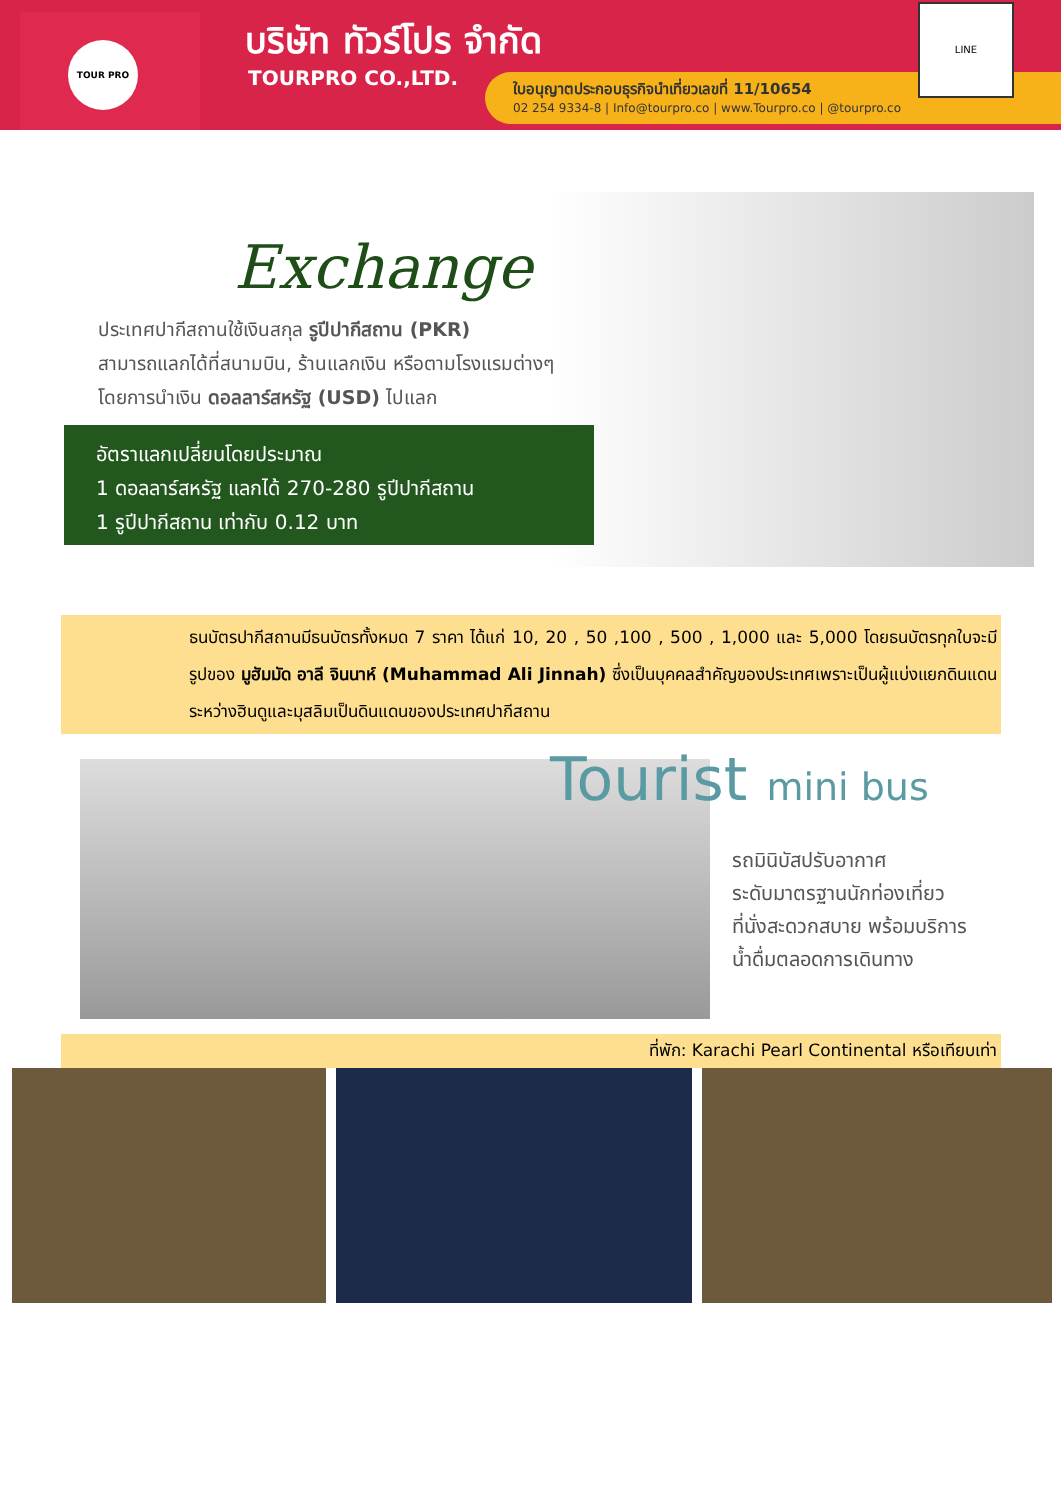TOUR PRO บริษัท ทัวร์โปร จำกัด
TOURPRO CO.,LTD.
ใบอนุญาตประกอบธุรกิจนำเที่ยวเลขที่ 11/10654
02 254 9334-8 | Info@tourpro.co | www.Tourpro.co | @tourpro.co
LINE
Exchange
ประเทศปากีสถานใช้เงินสกุล รูปีปากีสถาน (PKR)
สามารถแลกได้ที่สนามบิน, ร้านแลกเงิน หรือตามโรงแรมต่างๆ
โดยการนำเงิน ดอลลาร์สหรัฐ (USD) ไปแลก
อัตราแลกเปลี่ยนโดยประมาณ
1 ดอลลาร์สหรัฐ แลกได้ 270-280 รูปีปากีสถาน
1 รูปีปากีสถาน เท่ากับ 0.12 บาท
ธนบัตรปากีสถานมีธนบัตรทั้งหมด 7 ราคา ได้แก่ 10, 20 , 50 ,100 , 500 , 1,000 และ 5,000 โดยธนบัตรทุกใบจะมีรูปของ มูฮัมมัด อาลี จินนาห์ (Muhammad Ali Jinnah) ซึ่งเป็นบุคคลสำคัญของประเทศเพราะเป็นผู้แบ่งแยกดินแดนระหว่างฮินดูและมุสลิมเป็นดินแดนของประเทศปากีสถาน
Tourist mini bus
รถมินิบัสปรับอากาศ
ระดับมาตรฐานนักท่องเที่ยว
ที่นั่งสะดวกสบาย พร้อมบริการ
น้ำดื่มตลอดการเดินทาง
ที่พัก: Karachi Pearl Continental หรือเทียบเท่า